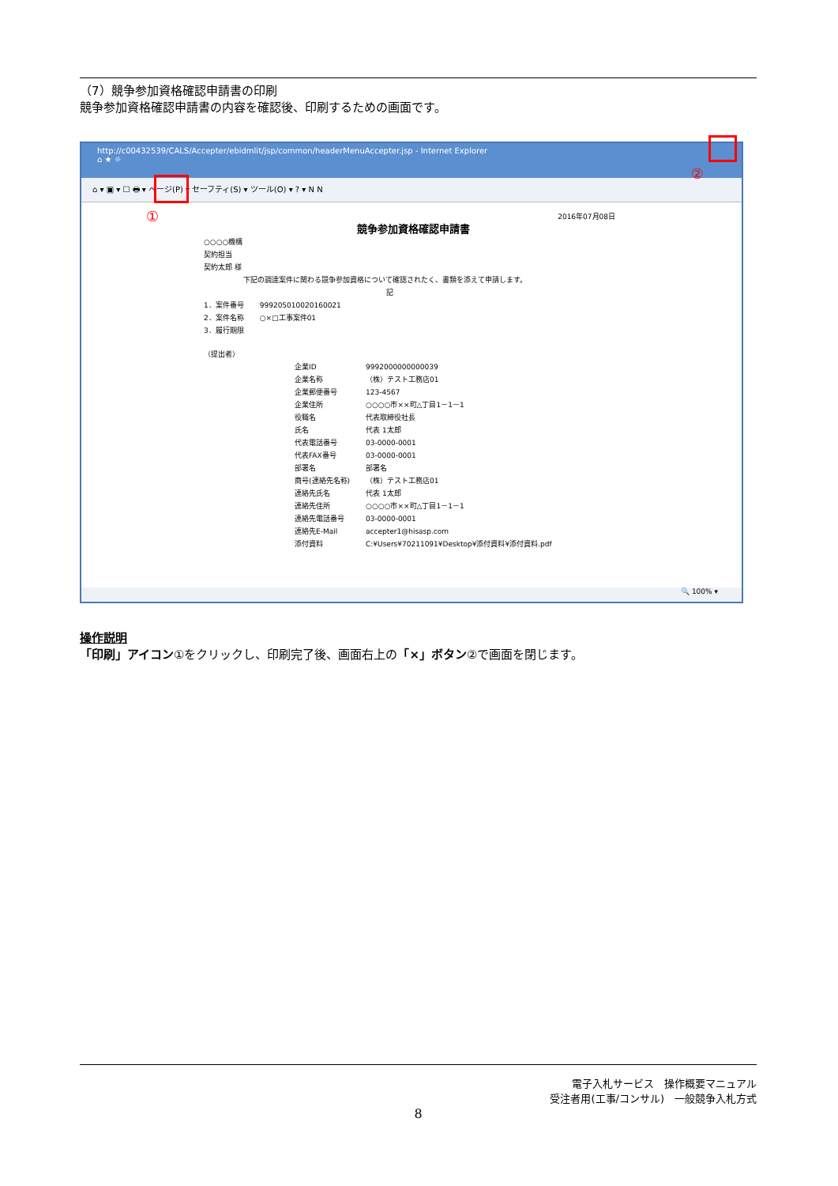（7）競争参加資格確認申請書の印刷
競争参加資格確認申請書の内容を確認後、印刷するための画面です。
http://c00432539/CALS/Accepter/ebidmlit/jsp/common/headerMenuAccepter.jsp - Internet Explorer
⌂ ★ ☼
⌂ ▾ ▣ ▾ ☐ 🖶 ▾ ページ(P) ▾ セーフティ(S) ▾ ツール(O) ▾ ? ▾ N N
①
②
2016年07月08日
競争参加資格確認申請書
○○○○機構
契約担当
契約太郎 様
下記の調達案件に関わる競争参加資格について確認されたく、書類を添えて申請します。
記
| 1．案件番号 | 999205010020160021 |
| 2．案件名称 | ○×□工事案件01 |
| 3．履行期限 | |
（提出者）
| 企業ID | 9992000000000039 |
| 企業名称 | （株）テスト工務店01 |
| 企業郵便番号 | 123-4567 |
| 企業住所 | ○○○○市××町△丁目1－1－1 |
| 役職名 | 代表取締役社長 |
| 氏名 | 代表 1太郎 |
| 代表電話番号 | 03-0000-0001 |
| 代表FAX番号 | 03-0000-0001 |
| 部署名 | 部署名 |
| 商号(連絡先名称) | （株）テスト工務店01 |
| 連絡先氏名 | 代表 1太郎 |
| 連絡先住所 | ○○○○市××町△丁目1－1－1 |
| 連絡先電話番号 | 03-0000-0001 |
| 連絡先E-Mail | accepter1@hisasp.com |
| 添付資料 | C:¥Users¥70211091¥Desktop¥添付資料¥添付資料.pdf |
🔍 100% ▾
操作説明
「印刷」アイコン①をクリックし、印刷完了後、画面右上の「×」ボタン②で画面を閉じます。
電子入札サービス　操作概要マニュアル
受注者用(工事/コンサル)　一般競争入札方式
8